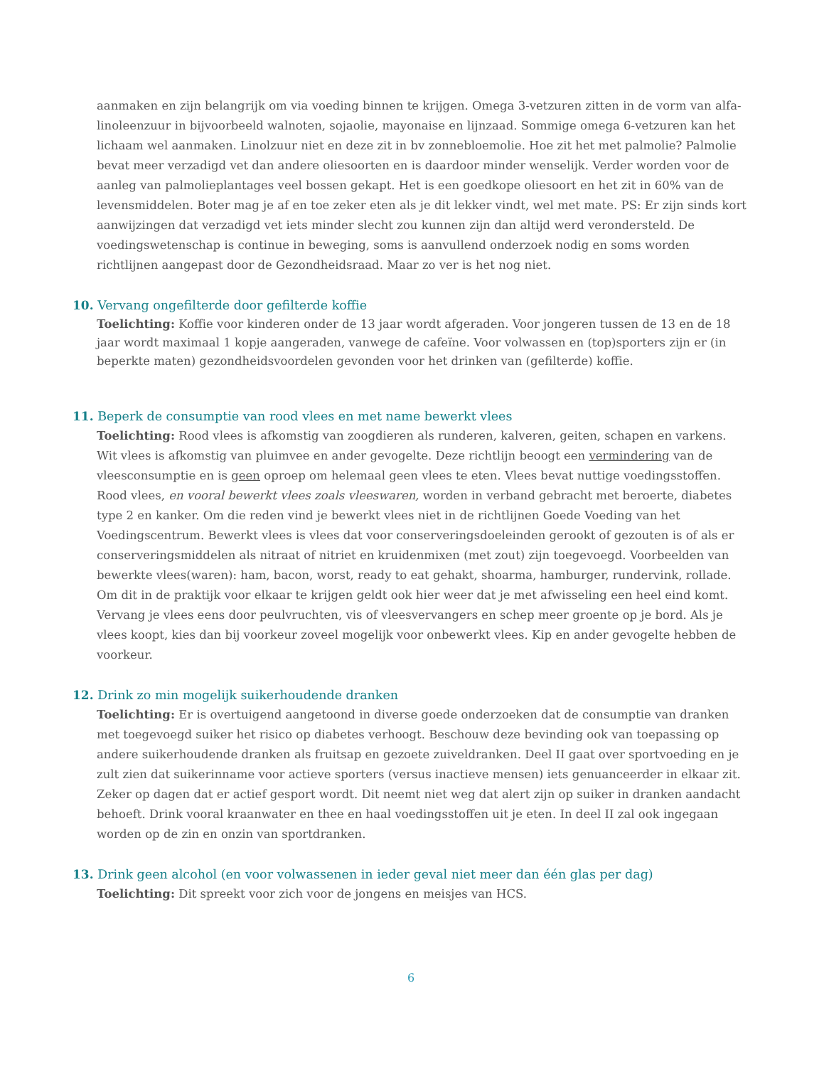aanmaken en zijn belangrijk om via voeding binnen te krijgen. Omega 3-vetzuren zitten in de vorm van alfa-linoleenzuur in bijvoorbeeld walnoten, sojaolie, mayonaise en lijnzaad. Sommige omega 6-vetzuren kan het lichaam wel aanmaken. Linolzuur niet en deze zit in bv zonnebloemolie. Hoe zit het met palmolie? Palmolie bevat meer verzadigd vet dan andere oliesoorten en is daardoor minder wenselijk. Verder worden voor de aanleg van palmolieplantages veel bossen gekapt. Het is een goedkope oliesoort en het zit in 60% van de levensmiddelen. Boter mag je af en toe zeker eten als je dit lekker vindt, wel met mate. PS: Er zijn sinds kort aanwijzingen dat verzadigd vet iets minder slecht zou kunnen zijn dan altijd werd verondersteld. De voedingswetenschap is continue in beweging, soms is aanvullend onderzoek nodig en soms worden richtlijnen aangepast door de Gezondheidsraad. Maar zo ver is het nog niet.
10. Vervang ongefilterde door gefilterde koffie
Toelichting: Koffie voor kinderen onder de 13 jaar wordt afgeraden. Voor jongeren tussen de 13 en de 18 jaar wordt maximaal 1 kopje aangeraden, vanwege de cafeïne. Voor volwassen en (top)sporters zijn er (in beperkte maten) gezondheidsvoordelen gevonden voor het drinken van (gefilterde) koffie.
11. Beperk de consumptie van rood vlees en met name bewerkt vlees
Toelichting: Rood vlees is afkomstig van zoogdieren als runderen, kalveren, geiten, schapen en varkens. Wit vlees is afkomstig van pluimvee en ander gevogelte. Deze richtlijn beoogt een vermindering van de vleesconsumptie en is geen oproep om helemaal geen vlees te eten. Vlees bevat nuttige voedingsstoffen. Rood vlees, en vooral bewerkt vlees zoals vleeswaren, worden in verband gebracht met beroerte, diabetes type 2 en kanker. Om die reden vind je bewerkt vlees niet in de richtlijnen Goede Voeding van het Voedingscentrum. Bewerkt vlees is vlees dat voor conserveringsdoeleinden gerookt of gezouten is of als er conserveringsmiddelen als nitraat of nitriet en kruidenmixen (met zout) zijn toegevoegd. Voorbeelden van bewerkte vlees(waren): ham, bacon, worst, ready to eat gehakt, shoarma, hamburger, rundervink, rollade. Om dit in de praktijk voor elkaar te krijgen geldt ook hier weer dat je met afwisseling een heel eind komt. Vervang je vlees eens door peulvruchten, vis of vleesvervangers en schep meer groente op je bord. Als je vlees koopt, kies dan bij voorkeur zoveel mogelijk voor onbewerkt vlees. Kip en ander gevogelte hebben de voorkeur.
12. Drink zo min mogelijk suikerhoudende dranken
Toelichting: Er is overtuigend aangetoond in diverse goede onderzoeken dat de consumptie van dranken met toegevoegd suiker het risico op diabetes verhoogt. Beschouw deze bevinding ook van toepassing op andere suikerhoudende dranken als fruitsap en gezoete zuiveldranken. Deel II gaat over sportvoeding en je zult zien dat suikerinname voor actieve sporters (versus inactieve mensen) iets genuanceerder in elkaar zit. Zeker op dagen dat er actief gesport wordt. Dit neemt niet weg dat alert zijn op suiker in dranken aandacht behoeft. Drink vooral kraanwater en thee en haal voedingsstoffen uit je eten. In deel II zal ook ingegaan worden op de zin en onzin van sportdranken.
13. Drink geen alcohol (en voor volwassenen in ieder geval niet meer dan één glas per dag)
Toelichting: Dit spreekt voor zich voor de jongens en meisjes van HCS.
6